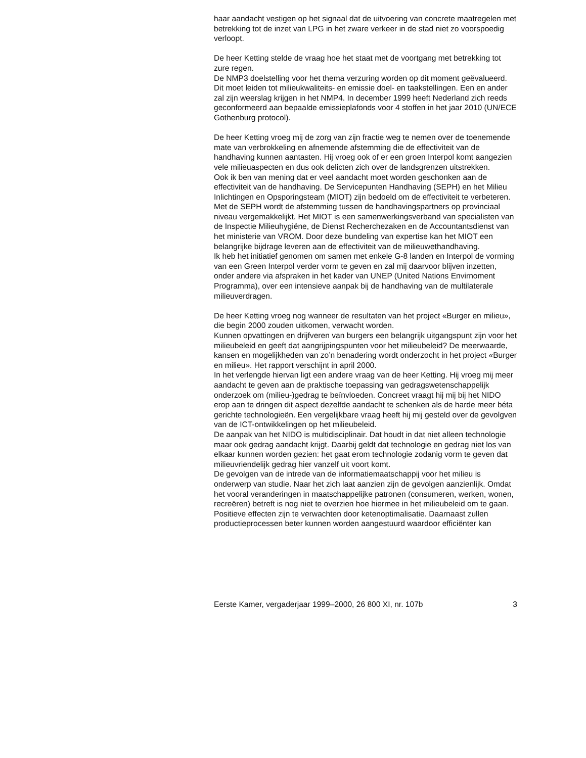haar aandacht vestigen op het signaal dat de uitvoering van concrete maatregelen met betrekking tot de inzet van LPG in het zware verkeer in de stad niet zo voorspoedig verloopt.
De heer Ketting stelde de vraag hoe het staat met de voortgang met betrekking tot zure regen.
De NMP3 doelstelling voor het thema verzuring worden op dit moment geëvalueerd. Dit moet leiden tot milieukwaliteits- en emissie doel- en taakstellingen. Een en ander zal zijn weerslag krijgen in het NMP4. In december 1999 heeft Nederland zich reeds geconformeerd aan bepaalde emissieplafonds voor 4 stoffen in het jaar 2010 (UN/ECE Gothenburg protocol).
De heer Ketting vroeg mij de zorg van zijn fractie weg te nemen over de toenemende mate van verbrokkeling en afnemende afstemming die de effectiviteit van de handhaving kunnen aantasten. Hij vroeg ook of er een groen Interpol komt aangezien vele milieuaspecten en dus ook delicten zich over de landsgrenzen uitstrekken.
Ook ik ben van mening dat er veel aandacht moet worden geschonken aan de effectiviteit van de handhaving. De Servicepunten Handhaving (SEPH) en het Milieu Inlichtingen en Opsporingsteam (MIOT) zijn bedoeld om de effectiviteit te verbeteren. Met de SEPH wordt de afstemming tussen de handhavingspartners op provinciaal niveau vergemakkelijkt. Het MIOT is een samenwerkingsverband van specialisten van de Inspectie Milieuhygiëne, de Dienst Recherchezaken en de Accountantsdienst van het ministerie van VROM. Door deze bundeling van expertise kan het MIOT een belangrijke bijdrage leveren aan de effectiviteit van de milieuwethandhaving.
Ik heb het initiatief genomen om samen met enkele G-8 landen en Interpol de vorming van een Green Interpol verder vorm te geven en zal mij daarvoor blijven inzetten, onder andere via afspraken in het kader van UNEP (United Nations Envirnoment Programma), over een intensieve aanpak bij de handhaving van de multilaterale milieuverdragen.
De heer Ketting vroeg nog wanneer de resultaten van het project «Burger en milieu», die begin 2000 zouden uitkomen, verwacht worden.
Kunnen opvattingen en drijfveren van burgers een belangrijk uitgangspunt zijn voor het milieubeleid en geeft dat aangrijpingspunten voor het milieubeleid? De meerwaarde, kansen en mogelijkheden van zo’n benadering wordt onderzocht in het project «Burger en milieu». Het rapport verschijnt in april 2000.
In het verlengde hiervan ligt een andere vraag van de heer Ketting. Hij vroeg mij meer aandacht te geven aan de praktische toepassing van gedragswetenschappelijk onderzoek om (milieu-)gedrag te beïnvloeden. Concreet vraagt hij mij bij het NIDO erop aan te dringen dit aspect dezelfde aandacht te schenken als de harde meer béta gerichte technologieën. Een vergelijkbare vraag heeft hij mij gesteld over de gevolgven van de ICT-ontwikkelingen op het milieubeleid.
De aanpak van het NIDO is multidisciplinair. Dat houdt in dat niet alleen technologie maar ook gedrag aandacht krijgt. Daarbij geldt dat technologie en gedrag niet los van elkaar kunnen worden gezien: het gaat erom technologie zodanig vorm te geven dat milieuvriendelijk gedrag hier vanzelf uit voort komt.
De gevolgen van de intrede van de informatiemaatschappij voor het milieu is onderwerp van studie. Naar het zich laat aanzien zijn de gevolgen aanzienlijk. Omdat het vooral veranderingen in maatschappelijke patronen (consumeren, werken, wonen, recreëren) betreft is nog niet te overzien hoe hiermee in het milieubeleid om te gaan. Positieve effecten zijn te verwachten door ketenoptimalisatie. Daarnaast zullen productieprocessen beter kunnen worden aangestuurd waardoor efficiënter kan
Eerste Kamer, vergaderjaar 1999–2000, 26 800 XI, nr. 107b 3